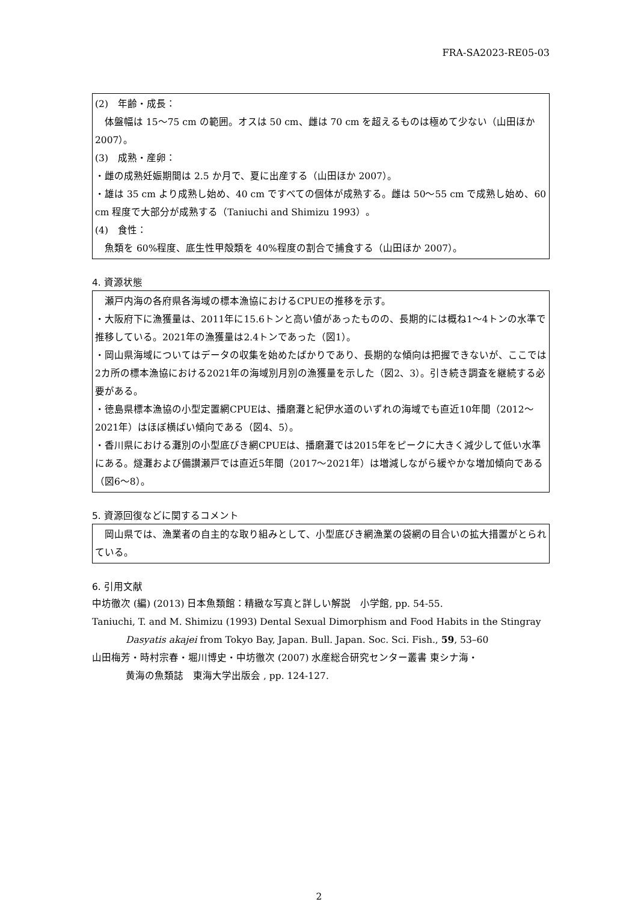FRA-SA2023-RE05-03
(2)　年齢・成長：
　体盤幅は 15～75 cm の範囲。オスは 50 cm、雌は 70 cm を超えるものは極めて少ない（山田ほか 2007）。
(3)　成熟・産卵：
・雌の成熟妊娠期間は 2.5 か月で、夏に出産する（山田ほか 2007）。
・雄は 35 cm より成熟し始め、40 cm ですべての個体が成熟する。雌は 50～55 cm で成熟し始め、60 cm 程度で大部分が成熟する（Taniuchi and Shimizu 1993）。
(4)　食性：
　魚類を 60%程度、底生性甲殻類を 40%程度の割合で捕食する（山田ほか 2007）。
4. 資源状態
　瀬戸内海の各府県各海域の標本漁協におけるCPUEの推移を示す。
・大阪府下に漁獲量は、2011年に15.6トンと高い値があったものの、長期的には概ね1～4トンの水準で推移している。2021年の漁獲量は2.4トンであった（図1）。
・岡山県海域についてはデータの収集を始めたばかりであり、長期的な傾向は把握できないが、ここでは2カ所の標本漁協における2021年の海域別月別の漁獲量を示した（図2、3）。引き続き調査を継続する必要がある。
・徳島県標本漁協の小型定置網CPUEは、播磨灘と紀伊水道のいずれの海域でも直近10年間（2012～2021年）はほぼ横ばい傾向である（図4、5）。
・香川県における灘別の小型底びき網CPUEは、播磨灘では2015年をピークに大きく減少して低い水準にある。燧灘および備讃瀬戸では直近5年間（2017～2021年）は増減しながら緩やかな増加傾向である（図6～8）。
5. 資源回復などに関するコメント
　岡山県では、漁業者の自主的な取り組みとして、小型底びき網漁業の袋網の目合いの拡大措置がとられている。
6. 引用文献
中坊徹次 (編) (2013) 日本魚類館：精緻な写真と詳しい解説　小学館, pp. 54-55.
Taniuchi, T. and M. Shimizu (1993) Dental Sexual Dimorphism and Food Habits in the Stingray
Dasyatis akajei from Tokyo Bay, Japan. Bull. Japan. Soc. Sci. Fish., 59, 53–60
山田梅芳・時村宗春・堀川博史・中坊徹次 (2007) 水産総合研究センター叢書 東シナ海・
黄海の魚類誌　東海大学出版会 , pp. 124-127.
2